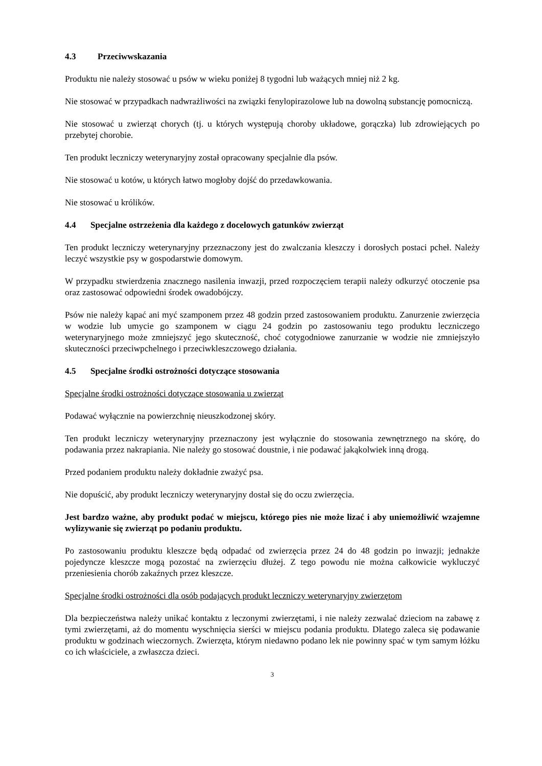4.3 Przeciwwskazania
Produktu nie należy stosować u psów w wieku poniżej 8 tygodni lub ważących mniej niż 2 kg.
Nie stosować w przypadkach nadwrażliwości na związki fenylopirazolowe lub na dowolną substancję pomocniczą.
Nie stosować u zwierząt chorych (tj. u których występują choroby układowe, gorączka) lub zdrowiejących po przebytej chorobie.
Ten produkt leczniczy weterynaryjny został opracowany specjalnie dla psów.
Nie stosować u kotów, u których łatwo mogłoby dojść do przedawkowania.
Nie stosować u królików.
4.4 Specjalne ostrzeżenia dla każdego z docelowych gatunków zwierząt
Ten produkt leczniczy weterynaryjny przeznaczony jest do zwalczania kleszczy i dorosłych postaci pcheł. Należy leczyć wszystkie psy w gospodarstwie domowym.
W przypadku stwierdzenia znacznego nasilenia inwazji, przed rozpoczęciem terapii należy odkurzyć otoczenie psa oraz zastosować odpowiedni środek owadobójczy.
Psów nie należy kąpać ani myć szamponem przez 48 godzin przed zastosowaniem produktu. Zanurzenie zwierzęcia w wodzie lub umycie go szamponem w ciągu 24 godzin po zastosowaniu tego produktu leczniczego weterynaryjnego może zmniejszyć jego skuteczność, choć cotygodniowe zanurzanie w wodzie nie zmniejszyło skuteczności przeciwpchelnego i przeciwkleszczowego działania.
4.5 Specjalne środki ostrożności dotyczące stosowania
Specjalne środki ostrożności dotyczące stosowania u zwierząt
Podawać wyłącznie na powierzchnię nieuszkodzonej skóry.
Ten produkt leczniczy weterynaryjny przeznaczony jest wyłącznie do stosowania zewnętrznego na skórę, do podawania przez nakrapiania. Nie należy go stosować doustnie, i nie podawać jakąkolwiek inną drogą.
Przed podaniem produktu należy dokładnie zważyć psa.
Nie dopuścić, aby produkt leczniczy weterynaryjny dostał się do oczu zwierzęcia.
Jest bardzo ważne, aby produkt podać w miejscu, którego pies nie może lizać i aby uniemożliwić wzajemne wylizywanie się zwierząt po podaniu produktu.
Po zastosowaniu produktu kleszcze będą odpadać od zwierzęcia przez 24 do 48 godzin po inwazji; jednakże pojedyncze kleszcze mogą pozostać na zwierzęciu dłużej. Z tego powodu nie można całkowicie wykluczyć przeniesienia chorób zakaźnych przez kleszcze.
Specjalne środki ostrożności dla osób podających produkt leczniczy weterynaryjny zwierzętom
Dla bezpieczeństwa należy unikać kontaktu z leczonymi zwierzętami, i nie należy zezwalać dzieciom na zabawę z tymi zwierzętami, aż do momentu wyschnięcia sierści w miejscu podania produktu. Dlatego zaleca się podawanie produktu w godzinach wieczornych. Zwierzęta, którym niedawno podano lek nie powinny spać w tym samym łóżku co ich właściciele, a zwłaszcza dzieci.
3